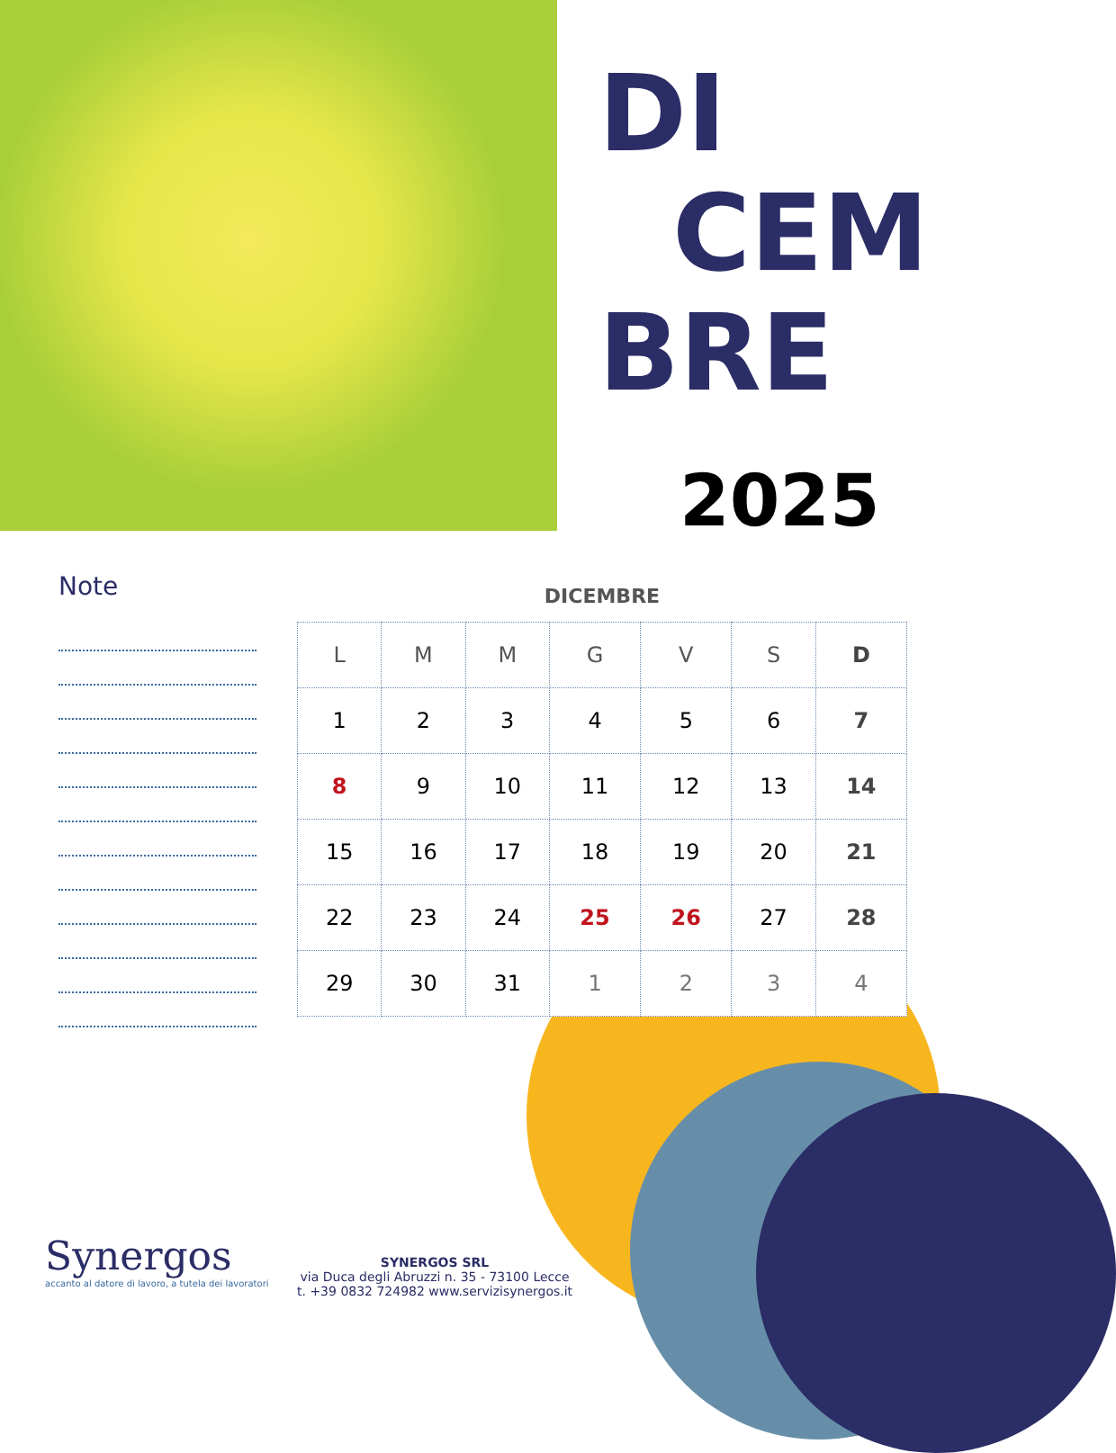DI
CEM
BRE
2025
Note
DICEMBRE
| L | M | M | G | V | S | D |
| --- | --- | --- | --- | --- | --- | --- |
| 1 | 2 | 3 | 4 | 5 | 6 | 7 |
| 8 | 9 | 10 | 11 | 12 | 13 | 14 |
| 15 | 16 | 17 | 18 | 19 | 20 | 21 |
| 22 | 23 | 24 | 25 | 26 | 27 | 28 |
| 29 | 30 | 31 | 1 | 2 | 3 | 4 |
Synergos
accanto al datore di lavoro, a tutela dei lavoratori
SYNERGOS SRL
via Duca degli Abruzzi n. 35 - 73100 Lecce
t. +39 0832 724982 www.servizisynergos.it